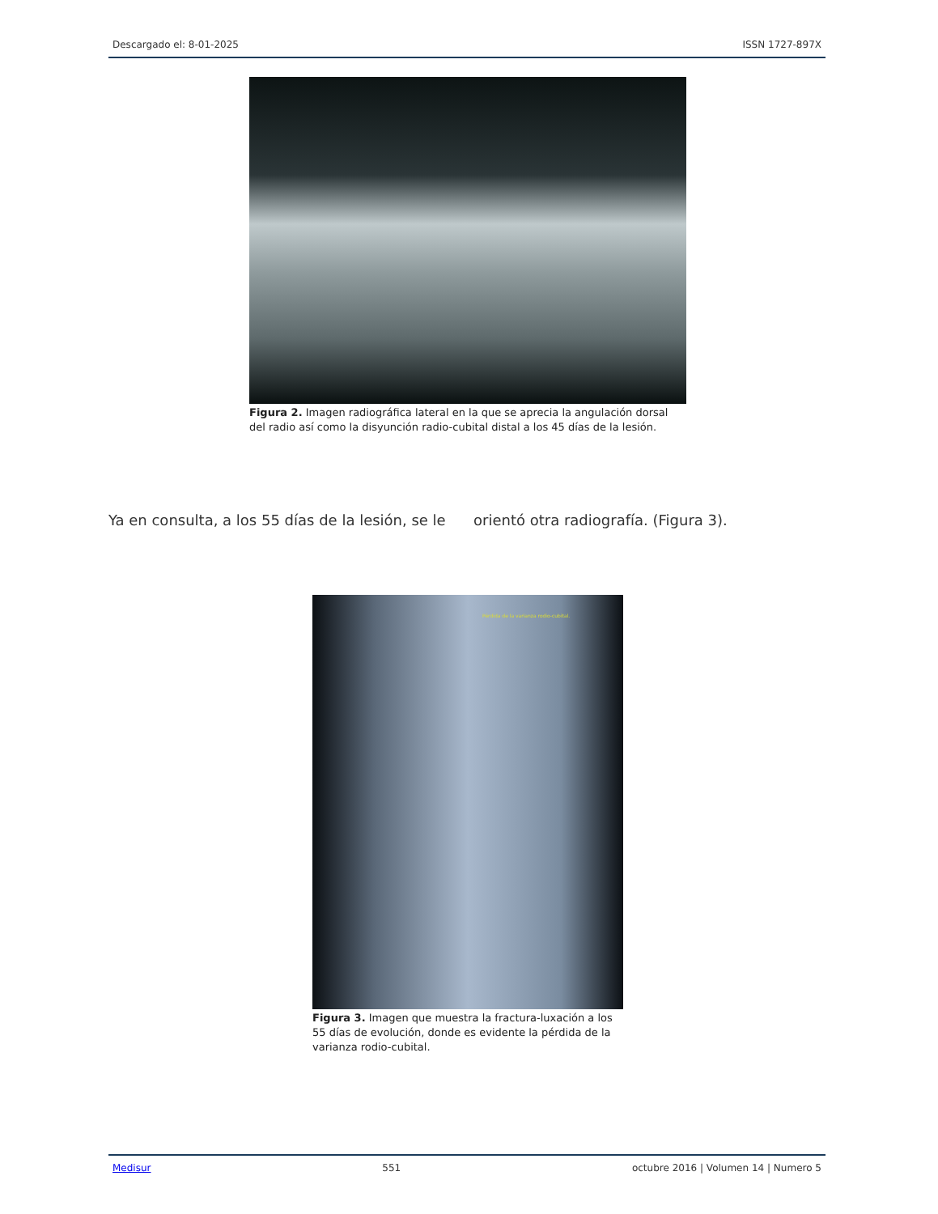Descargado el: 8-01-2025 ISSN 1727-897X
Figura 2. Imagen radiográfica lateral en la que se aprecia la angulación dorsal del radio así como la disyunción radio-cubital distal a los 45 días de la lesión.
Ya en consulta, a los 55 días de la lesión, se le orientó otra radiografía. (Figura 3).
Pérdida de la varianza rodio-cubital.
Figura 3. Imagen que muestra la fractura-luxación a los 55 días de evolución, donde es evidente la pérdida de la varianza rodio-cubital.
Medisur 551 octubre 2016 | Volumen 14 | Numero 5